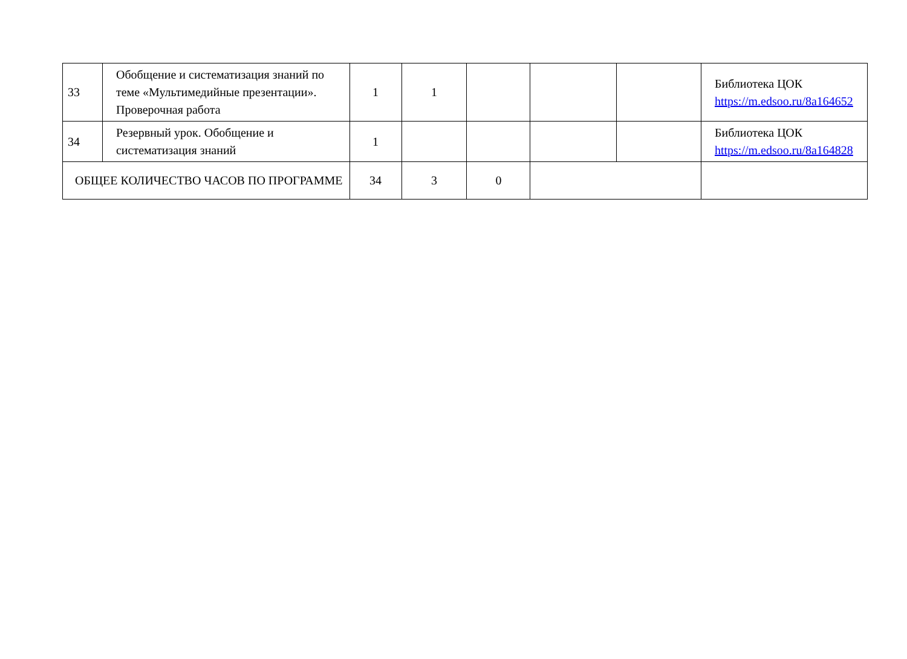| 33 | Обобщение и систематизация знаний по теме «Мультимедийные презентации». Проверочная работа | 1 | 1 | | | | Библиотека ЦОК https://m.edsoo.ru/8a164652 |
| 34 | Резервный урок. Обобщение и систематизация знаний | 1 | | | | | Библиотека ЦОК https://m.edsoo.ru/8a164828 |
| ОБЩЕЕ КОЛИЧЕСТВО ЧАСОВ ПО ПРОГРАММЕ | | 34 | 3 | 0 | | | |